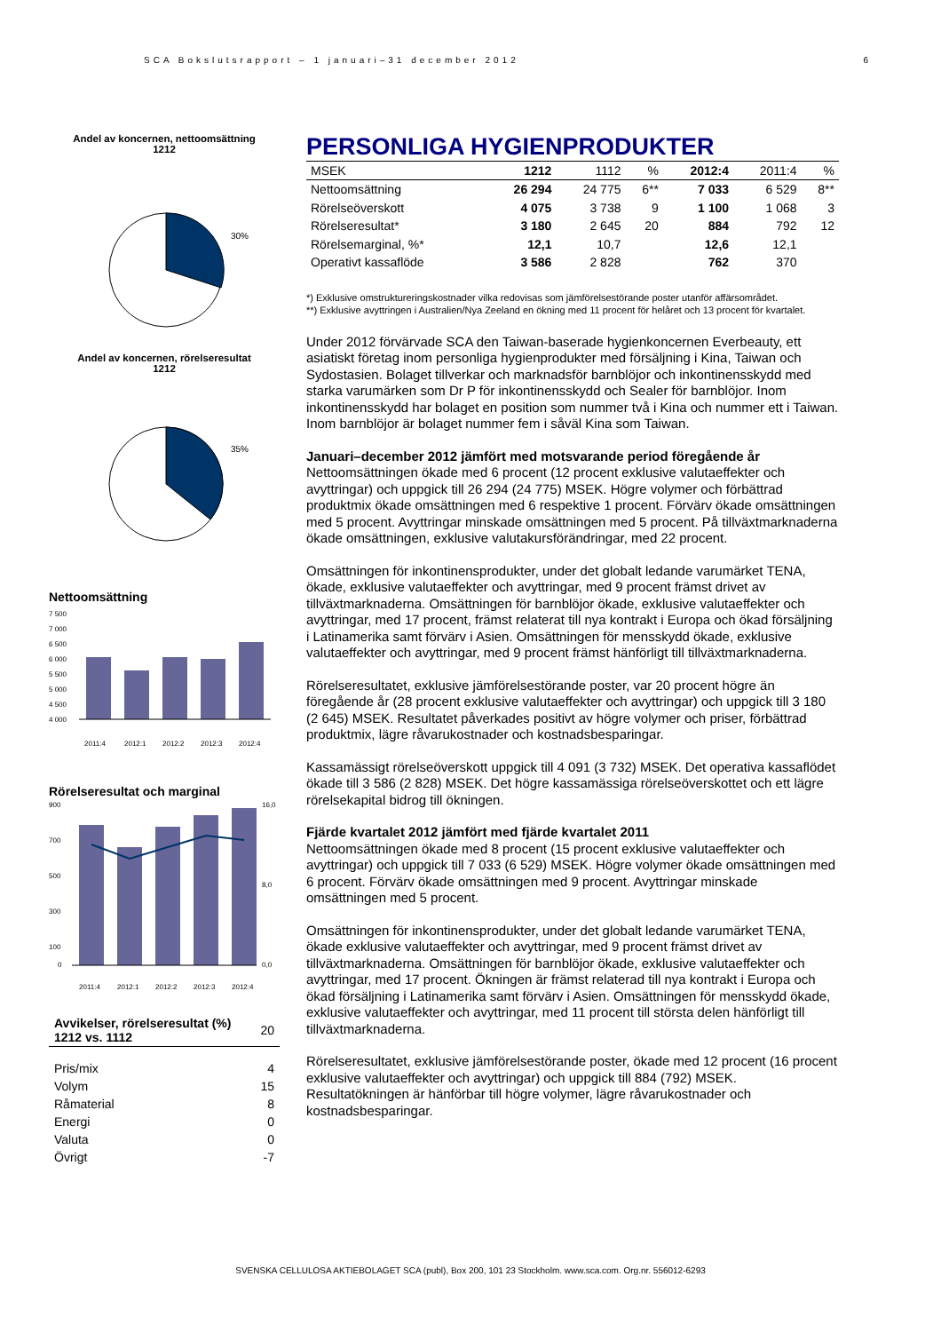SCA Bokslutsrapport – 1 januari–31 december 2012 6
Andel av koncernen, nettoomsättning
1212
30%
Andel av koncernen, rörelseresultat
1212
35%
Nettoomsättning
7 500
7 000
6 500
6 000
5 500
5 000
4 500
4 000
2011:4
2012:1
2012:2
2012:3
2012:4
Rörelseresultat och marginal
900
700
500
300
100
0
16,0
8,0
0,0
2011:4
2012:1
2012:2
2012:3
2012:4
| Avvikelser, rörelseresultat (%) 1212 vs. 1112 | 20 |
| Pris/mix | 4 |
| Volym | 15 |
| Råmaterial | 8 |
| Energi | 0 |
| Valuta | 0 |
| Övrigt | -7 |
PERSONLIGA HYGIENPRODUKTER
| MSEK | 1212 | 1112 | % | 2012:4 | 2011:4 | % |
| --- | --- | --- | --- | --- | --- | --- |
| Nettoomsättning | 26 294 | 24 775 | 6** | 7 033 | 6 529 | 8** |
| Rörelseöverskott | 4 075 | 3 738 | 9 | 1 100 | 1 068 | 3 |
| Rörelseresultat* | 3 180 | 2 645 | 20 | 884 | 792 | 12 |
| Rörelsemarginal, %* | 12,1 | 10,7 | | 12,6 | 12,1 | |
| Operativt kassaflöde | 3 586 | 2 828 | | 762 | 370 | |
*) Exklusive omstruktureringskostnader vilka redovisas som jämförelsestörande poster utanför affärsområdet.
**) Exklusive avyttringen i Australien/Nya Zeeland en ökning med 11 procent för helåret och 13 procent för kvartalet.
Under 2012 förvärvade SCA den Taiwan-baserade hygienkoncernen Everbeauty, ett asiatiskt företag inom personliga hygienprodukter med försäljning i Kina, Taiwan och Sydostasien. Bolaget tillverkar och marknadsför barnblöjor och inkontinensskydd med starka varumärken som Dr P för inkontinensskydd och Sealer för barnblöjor. Inom inkontinensskydd har bolaget en position som nummer två i Kina och nummer ett i Taiwan. Inom barnblöjor är bolaget nummer fem i såväl Kina som Taiwan.
Januari–december 2012 jämfört med motsvarande period föregående år
Nettoomsättningen ökade med 6 procent (12 procent exklusive valutaeffekter och avyttringar) och uppgick till 26 294 (24 775) MSEK. Högre volymer och förbättrad produktmix ökade omsättningen med 6 respektive 1 procent. Förvärv ökade omsättningen med 5 procent. Avyttringar minskade omsättningen med 5 procent. På tillväxtmarknaderna ökade omsättningen, exklusive valutakursförändringar, med 22 procent.
Omsättningen för inkontinensprodukter, under det globalt ledande varumärket TENA, ökade, exklusive valutaeffekter och avyttringar, med 9 procent främst drivet av tillväxtmarknaderna. Omsättningen för barnblöjor ökade, exklusive valutaeffekter och avyttringar, med 17 procent, främst relaterat till nya kontrakt i Europa och ökad försäljning i Latinamerika samt förvärv i Asien. Omsättningen för mensskydd ökade, exklusive valutaeffekter och avyttringar, med 9 procent främst hänförligt till tillväxtmarknaderna.
Rörelseresultatet, exklusive jämförelsestörande poster, var 20 procent högre än föregående år (28 procent exklusive valutaeffekter och avyttringar) och uppgick till 3 180 (2 645) MSEK. Resultatet påverkades positivt av högre volymer och priser, förbättrad produktmix, lägre råvarukostnader och kostnadsbesparingar.
Kassamässigt rörelseöverskott uppgick till 4 091 (3 732) MSEK. Det operativa kassaflödet ökade till 3 586 (2 828) MSEK. Det högre kassamässiga rörelseöverskottet och ett lägre rörelsekapital bidrog till ökningen.
Fjärde kvartalet 2012 jämfört med fjärde kvartalet 2011
Nettoomsättningen ökade med 8 procent (15 procent exklusive valutaeffekter och avyttringar) och uppgick till 7 033 (6 529) MSEK. Högre volymer ökade omsättningen med 6 procent. Förvärv ökade omsättningen med 9 procent. Avyttringar minskade omsättningen med 5 procent.
Omsättningen för inkontinensprodukter, under det globalt ledande varumärket TENA, ökade exklusive valutaeffekter och avyttringar, med 9 procent främst drivet av tillväxtmarknaderna. Omsättningen för barnblöjor ökade, exklusive valutaeffekter och avyttringar, med 17 procent. Ökningen är främst relaterad till nya kontrakt i Europa och ökad försäljning i Latinamerika samt förvärv i Asien. Omsättningen för mensskydd ökade, exklusive valutaeffekter och avyttringar, med 11 procent till största delen hänförligt till tillväxtmarknaderna.
Rörelseresultatet, exklusive jämförelsestörande poster, ökade med 12 procent (16 procent exklusive valutaeffekter och avyttringar) och uppgick till 884 (792) MSEK. Resultatökningen är hänförbar till högre volymer, lägre råvarukostnader och kostnadsbesparingar.
SVENSKA CELLULOSA AKTIEBOLAGET SCA (publ), Box 200, 101 23 Stockholm. www.sca.com. Org.nr. 556012-6293